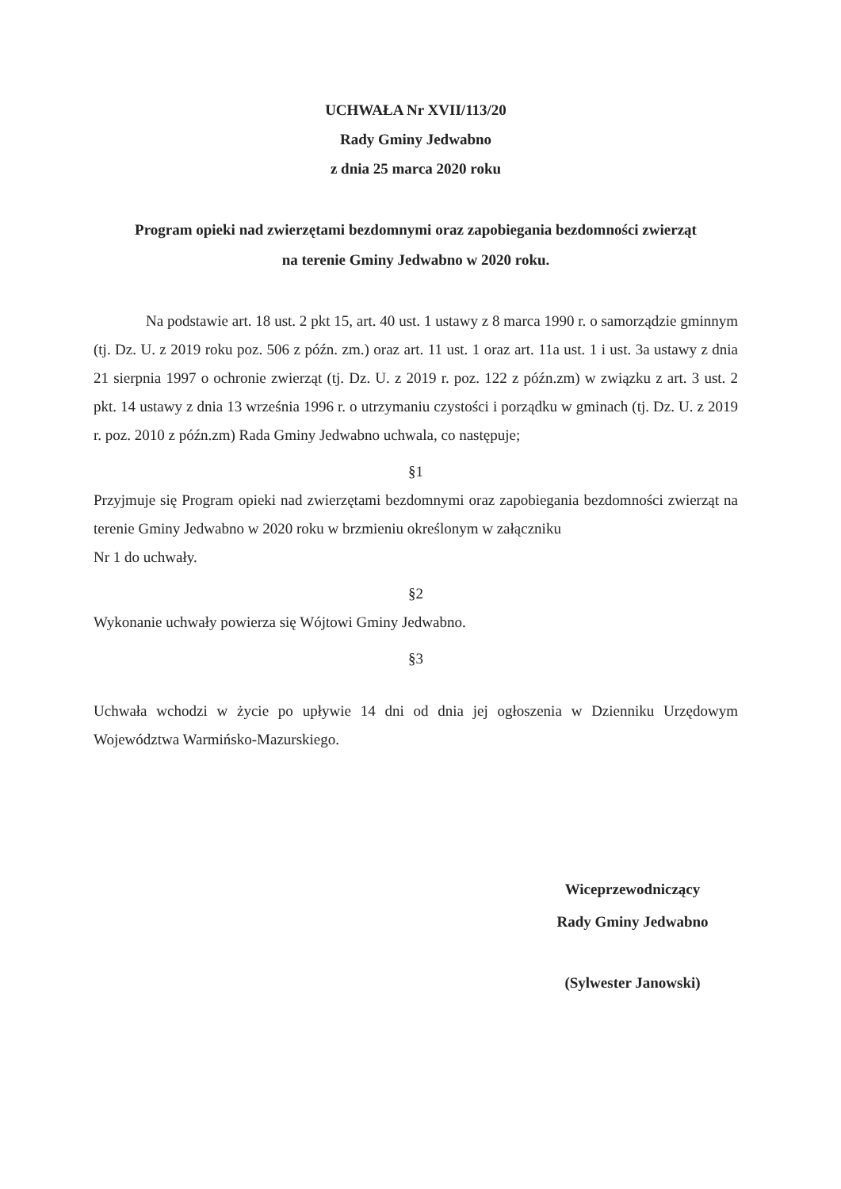UCHWAŁA Nr XVII/113/20
Rady Gminy Jedwabno
z dnia 25 marca 2020 roku
Program opieki nad zwierzętami bezdomnymi oraz zapobiegania bezdomności zwierząt
na terenie Gminy Jedwabno w 2020 roku.
Na podstawie art. 18 ust. 2 pkt 15, art. 40 ust. 1 ustawy z 8 marca 1990 r. o samorządzie gminnym (tj. Dz. U. z 2019 roku poz. 506 z późn. zm.) oraz art. 11 ust. 1 oraz art. 11a ust. 1 i ust. 3a ustawy z dnia 21 sierpnia 1997 o ochronie zwierząt (tj. Dz. U. z 2019 r. poz. 122 z późn.zm) w związku z art. 3 ust. 2 pkt. 14 ustawy z dnia 13 września 1996 r. o utrzymaniu czystości i porządku w gminach (tj. Dz. U. z 2019 r. poz. 2010 z późn.zm) Rada Gminy Jedwabno uchwala, co następuje;
§1
Przyjmuje się Program opieki nad zwierzętami bezdomnymi oraz zapobiegania bezdomności zwierząt na terenie Gminy Jedwabno w 2020 roku w brzmieniu określonym w załączniku
Nr 1 do uchwały.
§2
Wykonanie uchwały powierza się Wójtowi Gminy Jedwabno.
§3
Uchwała wchodzi w życie po upływie 14 dni od dnia jej ogłoszenia w Dzienniku Urzędowym Województwa Warmińsko-Mazurskiego.
Wiceprzewodniczący
Rady Gminy Jedwabno
(Sylwester Janowski)